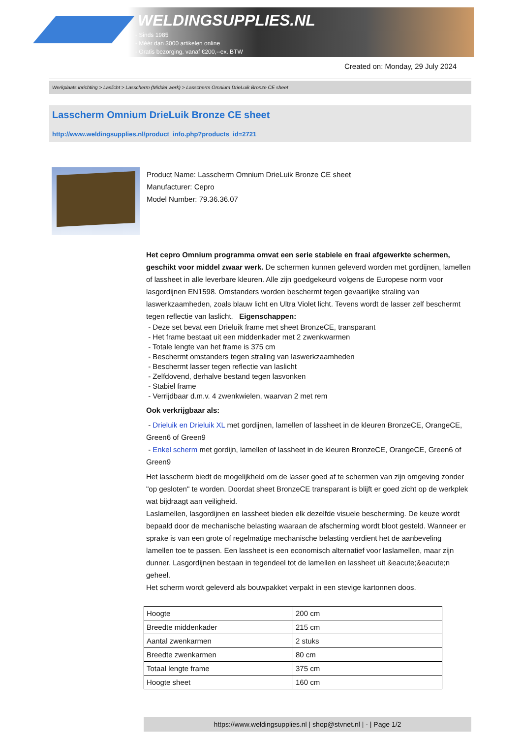WELDINGSUPPLIES.NL
- Sinds 1985
- Méér dan 3000 artikelen online
- Gratis bezorging, vanaf €200,--ex. BTW
Created on: Monday, 29 July 2024
Werkplaats inrichting > Laslicht > Lasscherm (Middel werk) > Lasscherm Omnium DrieLuik Bronze CE sheet
Lasscherm Omnium DrieLuik Bronze CE sheet
http://www.weldingsupplies.nl/product_info.php?products_id=2721
Product Name: Lasscherm Omnium DrieLuik Bronze CE sheet
Manufacturer: Cepro
Model Number: 79.36.36.07
Het cepro Omnium programma omvat een serie stabiele en fraai afgewerkte schermen, geschikt voor middel zwaar werk. De schermen kunnen geleverd worden met gordijnen, lamellen of lassheet in alle leverbare kleuren. Alle zijn goedgekeurd volgens de Europese norm voor lasgordijnen EN1598. Omstanders worden beschermt tegen gevaarlijke straling van laswerkzaamheden, zoals blauw licht en Ultra Violet licht. Tevens wordt de lasser zelf beschermt tegen reflectie van laslicht. Eigenschappen:
- Deze set bevat een Drieluik frame met sheet BronzeCE, transparant
- Het frame bestaat uit een middenkader met 2 zwenkwarmen
- Totale lengte van het frame is 375 cm
- Beschermt omstanders tegen straling van laswerkzaamheden
- Beschermt lasser tegen reflectie van laslicht
- Zelfdovend, derhalve bestand tegen lasvonken
- Stabiel frame
- Verrijdbaar d.m.v. 4 zwenkwielen, waarvan 2 met rem
Ook verkrijgbaar als:
- Drieluik en Drieluik XL met gordijnen, lamellen of lassheet in de kleuren BronzeCE, OrangeCE, Green6 of Green9
- Enkel scherm met gordijn, lamellen of lassheet in de kleuren BronzeCE, OrangeCE, Green6 of Green9
Het lasscherm biedt de mogelijkheid om de lasser goed af te schermen van zijn omgeving zonder "op gesloten" te worden. Doordat sheet BronzeCE transparant is blijft er goed zicht op de werkplek wat bijdraagt aan veiligheid.
Laslamellen, lasgordijnen en lassheet bieden elk dezelfde visuele bescherming. De keuze wordt bepaald door de mechanische belasting waaraan de afscherming wordt bloot gesteld. Wanneer er sprake is van een grote of regelmatige mechanische belasting verdient het de aanbeveling lamellen toe te passen. Een lassheet is een economisch alternatief voor laslamellen, maar zijn dunner. Lasgordijnen bestaan in tegendeel tot de lamellen en lassheet uit &eacute;&eacute;n geheel.
Het scherm wordt geleverd als bouwpakket verpakt in een stevige kartonnen doos.
| Hoogte | 200 cm |
| Breedte middenkader | 215 cm |
| Aantal zwenkarmen | 2 stuks |
| Breedte zwenkarmen | 80 cm |
| Totaal lengte frame | 375 cm |
| Hoogte sheet | 160 cm |
https://www.weldingsupplies.nl | shop@stvnet.nl | - | Page 1/2